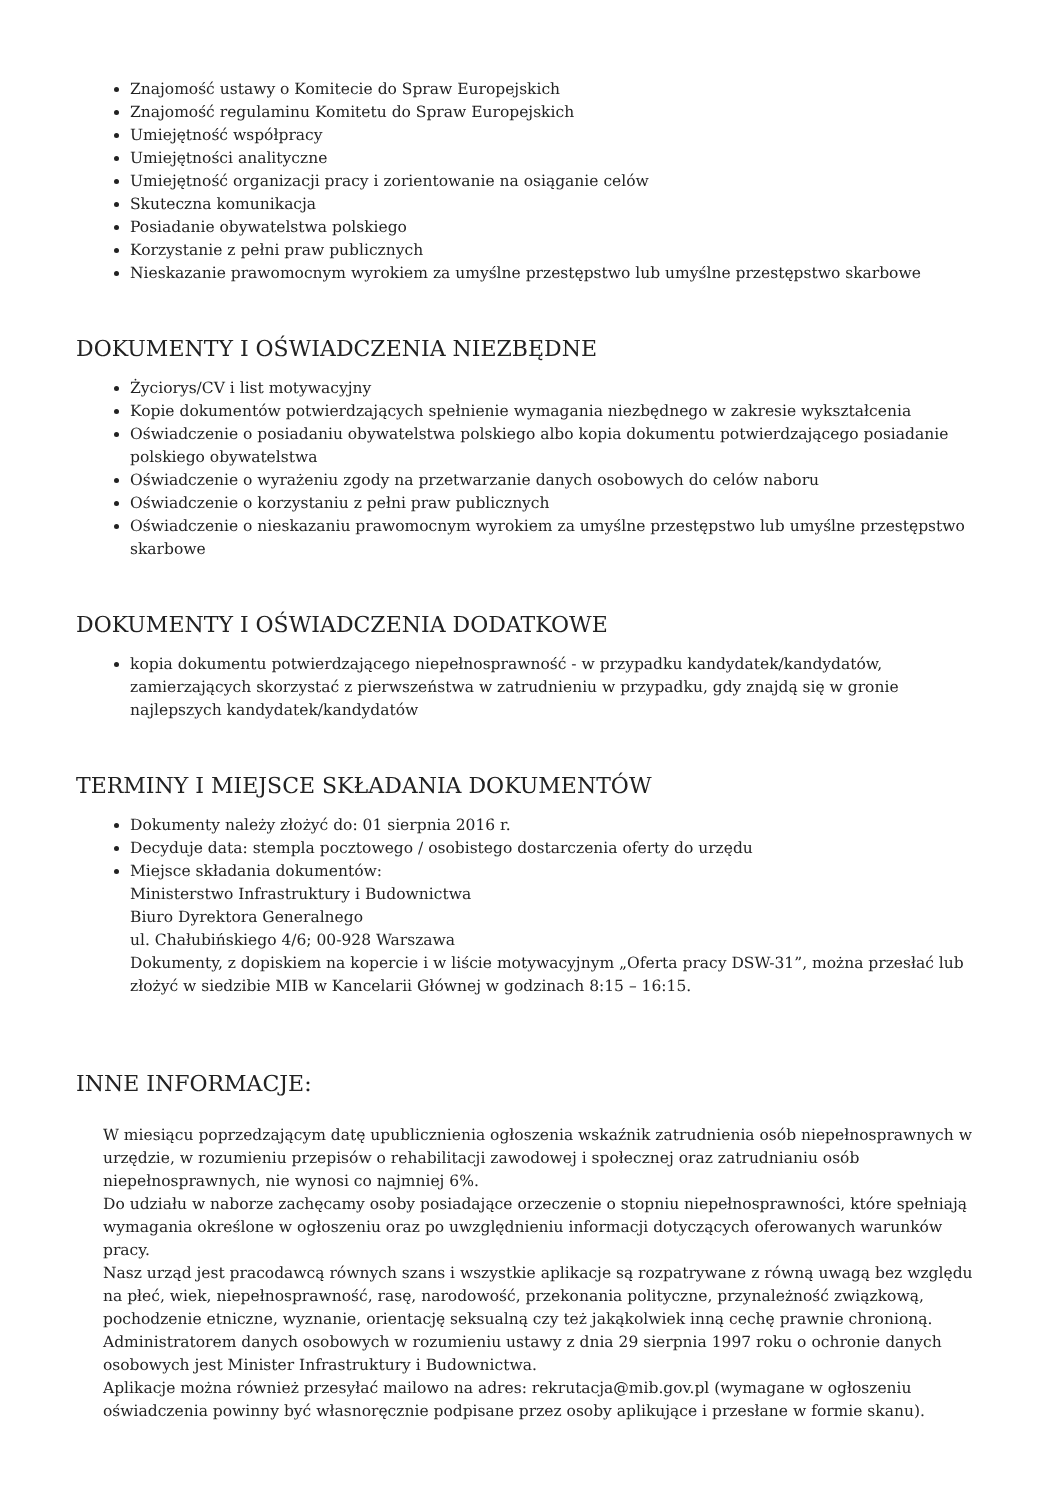Znajomość ustawy o Komitecie do Spraw Europejskich
Znajomość regulaminu Komitetu do Spraw Europejskich
Umiejętność współpracy
Umiejętności analityczne
Umiejętność organizacji pracy i zorientowanie na osiąganie celów
Skuteczna komunikacja
Posiadanie obywatelstwa polskiego
Korzystanie z pełni praw publicznych
Nieskazanie prawomocnym wyrokiem za umyślne przestępstwo lub umyślne przestępstwo skarbowe
DOKUMENTY I OŚWIADCZENIA NIEZBĘDNE
Życiorys/CV i list motywacyjny
Kopie dokumentów potwierdzających spełnienie wymagania niezbędnego w zakresie wykształcenia
Oświadczenie o posiadaniu obywatelstwa polskiego albo kopia dokumentu potwierdzającego posiadanie polskiego obywatelstwa
Oświadczenie o wyrażeniu zgody na przetwarzanie danych osobowych do celów naboru
Oświadczenie o korzystaniu z pełni praw publicznych
Oświadczenie o nieskazaniu prawomocnym wyrokiem za umyślne przestępstwo lub umyślne przestępstwo skarbowe
DOKUMENTY I OŚWIADCZENIA DODATKOWE
kopia dokumentu potwierdzającego niepełnosprawność - w przypadku kandydatek/kandydatów, zamierzających skorzystać z pierwszeństwa w zatrudnieniu w przypadku, gdy znajdą się w gronie najlepszych kandydatek/kandydatów
TERMINY I MIEJSCE SKŁADANIA DOKUMENTÓW
Dokumenty należy złożyć do: 01 sierpnia 2016 r.
Decyduje data: stempla pocztowego / osobistego dostarczenia oferty do urzędu
Miejsce składania dokumentów:
Ministerstwo Infrastruktury i Budownictwa
Biuro Dyrektora Generalnego
ul. Chałubińskiego 4/6; 00-928 Warszawa
Dokumenty, z dopiskiem na kopercie i w liście motywacyjnym „Oferta pracy DSW-31”, można przesłać lub złożyć w siedzibie MIB w Kancelarii Głównej w godzinach 8:15 – 16:15.
INNE INFORMACJE:
W miesiącu poprzedzającym datę upublicznienia ogłoszenia wskaźnik zatrudnienia osób niepełnosprawnych w urzędzie, w rozumieniu przepisów o rehabilitacji zawodowej i społecznej oraz zatrudnianiu osób niepełnosprawnych, nie wynosi co najmniej 6%.
Do udziału w naborze zachęcamy osoby posiadające orzeczenie o stopniu niepełnosprawności, które spełniają wymagania określone w ogłoszeniu oraz po uwzględnieniu informacji dotyczących oferowanych warunków pracy.
Nasz urząd jest pracodawcą równych szans i wszystkie aplikacje są rozpatrywane z równą uwagą bez względu na płeć, wiek, niepełnosprawność, rasę, narodowość, przekonania polityczne, przynależność związkową, pochodzenie etniczne, wyznanie, orientację seksualną czy też jakąkolwiek inną cechę prawnie chronioną.
Administratorem danych osobowych w rozumieniu ustawy z dnia 29 sierpnia 1997 roku o ochronie danych osobowych jest Minister Infrastruktury i Budownictwa.
Aplikacje można również przesyłać mailowo na adres: rekrutacja@mib.gov.pl (wymagane w ogłoszeniu oświadczenia powinny być własnoręcznie podpisane przez osoby aplikujące i przesłane w formie skanu).